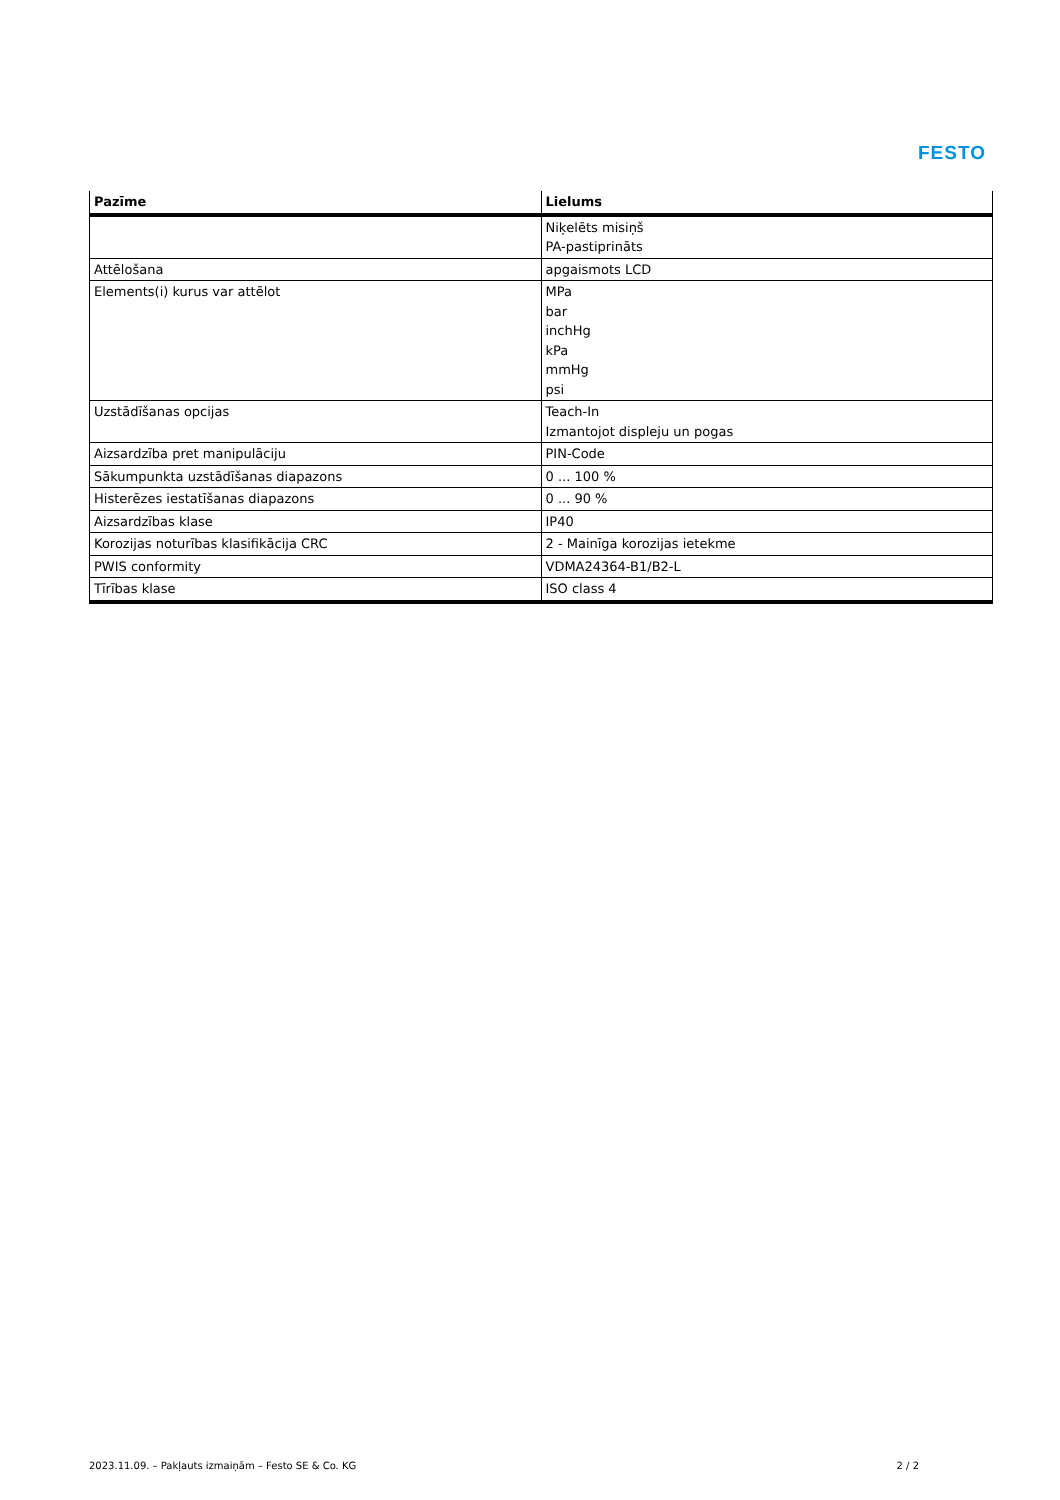FESTO
| Pazīme | Lielums |
| --- | --- |
| | Niķelēts misiņš PA-pastiprināts |
| Attēlošana | apgaismots LCD |
| Elements(i) kurus var attēlot | MPa bar inchHg kPa mmHg psi |
| Uzstādīšanas opcijas | Teach-In Izmantojot displeju un pogas |
| Aizsardzība pret manipulāciju | PIN-Code |
| Sākumpunkta uzstādīšanas diapazons | 0 ... 100 % |
| Histerēzes iestatīšanas diapazons | 0 ... 90 % |
| Aizsardzības klase | IP40 |
| Korozijas noturības klasifikācija CRC | 2 - Mainīga korozijas ietekme |
| PWIS conformity | VDMA24364-B1/B2-L |
| Tīrības klase | ISO class 4 |
2023.11.09. – Pakļauts izmaiņām – Festo SE & Co. KG 2 / 2